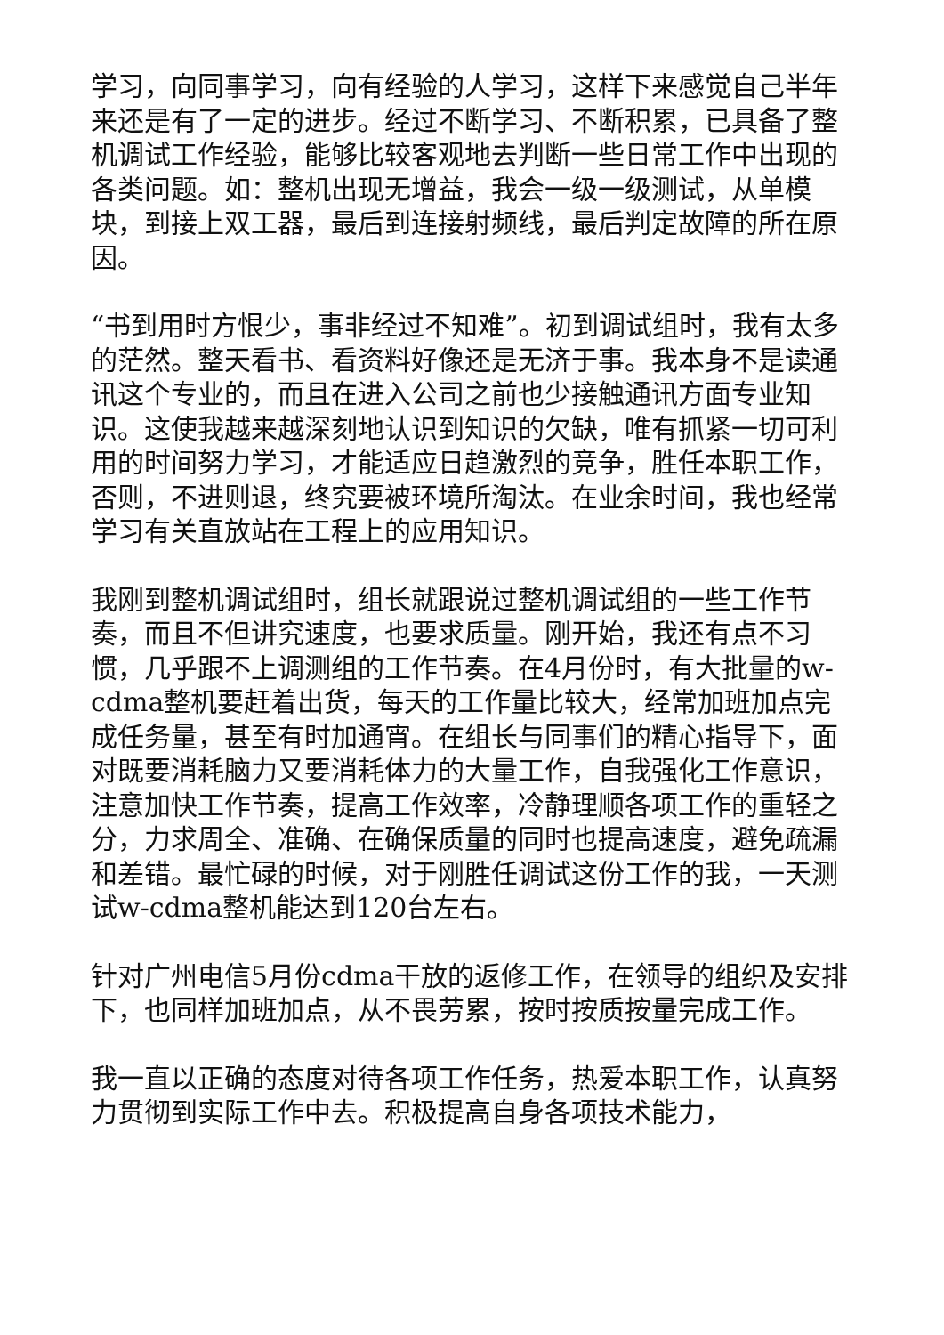学习，向同事学习，向有经验的人学习，这样下来感觉自己半年来还是有了一定的进步。经过不断学习、不断积累，已具备了整机调试工作经验，能够比较客观地去判断一些日常工作中出现的各类问题。如：整机出现无增益，我会一级一级测试，从单模块，到接上双工器，最后到连接射频线，最后判定故障的所在原因。
“书到用时方恨少，事非经过不知难”。初到调试组时，我有太多的茫然。整天看书、看资料好像还是无济于事。我本身不是读通讯这个专业的，而且在进入公司之前也少接触通讯方面专业知识。这使我越来越深刻地认识到知识的欠缺，唯有抓紧一切可利用的时间努力学习，才能适应日趋激烈的竞争，胜任本职工作，否则，不进则退，终究要被环境所淘汰。在业余时间，我也经常学习有关直放站在工程上的应用知识。
我刚到整机调试组时，组长就跟说过整机调试组的一些工作节奏，而且不但讲究速度，也要求质量。刚开始，我还有点不习惯，几乎跟不上调测组的工作节奏。在4月份时，有大批量的w-cdma整机要赶着出货，每天的工作量比较大，经常加班加点完成任务量，甚至有时加通宵。在组长与同事们的精心指导下，面对既要消耗脑力又要消耗体力的大量工作，自我强化工作意识，注意加快工作节奏，提高工作效率，冷静理顺各项工作的重轻之分，力求周全、准确、在确保质量的同时也提高速度，避免疏漏和差错。最忙碌的时候，对于刚胜任调试这份工作的我，一天测试w-cdma整机能达到120台左右。
针对广州电信5月份cdma干放的返修工作，在领导的组织及安排下，也同样加班加点，从不畏劳累，按时按质按量完成工作。
我一直以正确的态度对待各项工作任务，热爱本职工作，认真努力贯彻到实际工作中去。积极提高自身各项技术能力，